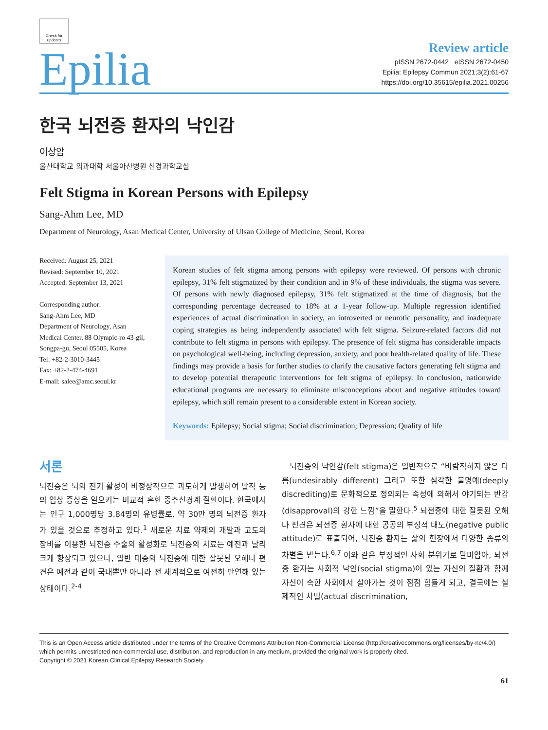Check for updates
Epilia
Review article
pISSN 2672-0442 eISSN 2672-0450
Epilia: Epilepsy Commun 2021;3(2):61-67
https://doi.org/10.35615/epilia.2021.00256
한국 뇌전증 환자의 낙인감
이상암
울산대학교 의과대학 서울아산병원 신경과학교실
Felt Stigma in Korean Persons with Epilepsy
Sang-Ahm Lee, MD
Department of Neurology, Asan Medical Center, University of Ulsan College of Medicine, Seoul, Korea
Received: August 25, 2021
Revised: September 10, 2021
Accepted: September 13, 2021
Corresponding author:
Sang-Ahm Lee, MD
Department of Neurology, Asan Medical Center, 88 Olympic-ro 43-gil, Songpa-gu, Seoul 05505, Korea
Tel: +82-2-3010-3445
Fax: +82-2-474-4691
E-mail: salee@amc.seoul.kr
Korean studies of felt stigma among persons with epilepsy were reviewed. Of persons with chronic epilepsy, 31% felt stigmatized by their condition and in 9% of these individuals, the stigma was severe. Of persons with newly diagnosed epilepsy, 31% felt stigmatized at the time of diagnosis, but the corresponding percentage decreased to 18% at a 1-year follow-up. Multiple regression identified experiences of actual discrimination in society, an introverted or neurotic personality, and inadequate coping strategies as being independently associated with felt stigma. Seizure-related factors did not contribute to felt stigma in persons with epilepsy. The presence of felt stigma has considerable impacts on psychological well-being, including depression, anxiety, and poor health-related quality of life. These findings may provide a basis for further studies to clarify the causative factors generating felt stigma and to develop potential therapeutic interventions for felt stigma of epilepsy. In conclusion, nationwide educational programs are necessary to eliminate misconceptions about and negative attitudes toward epilepsy, which still remain present to a considerable extent in Korean society.
Keywords: Epilepsy; Social stigma; Social discrimination; Depression; Quality of life
서론
뇌전증은 뇌의 전기 활성이 비정상적으로 과도하게 발생하여 발작 등의 임상 증상을 일으키는 비교적 흔한 중추신경계 질환이다. 한국에서는 인구 1,000명당 3.84명의 유병률로, 약 30만 명의 뇌전증 환자가 있을 것으로 추정하고 있다.<sup>1</sup> 새로운 치료 약제의 개발과 고도의 장비를 이용한 뇌전증 수술의 활성화로 뇌전증의 치료는 예전과 달리 크게 향상되고 있으나, 일반 대중의 뇌전증에 대한 잘못된 오해나 편견은 예전과 같이 국내뿐만 아니라 전 세계적으로 여전히 만연해 있는 상태이다.<sup>2-4</sup>
뇌전증의 낙인감(felt stigma)은 일반적으로 “바람직하지 않은 다름(undesirably different) 그리고 또한 심각한 불명예(deeply discrediting)로 문화적으로 정의되는 속성에 의해서 야기되는 반감(disapproval)의 강한 느낌”을 말한다.<sup>5</sup> 뇌전증에 대한 잘못된 오해나 편견은 뇌전증 환자에 대한 공공의 부정적 태도(negative public attitude)로 표출되어, 뇌전증 환자는 삶의 현장에서 다양한 종류의 차별을 받는다.<sup>6,7</sup> 이와 같은 부정적인 사회 분위기로 말미암아, 뇌전증 환자는 사회적 낙인(social stigma)이 있는 자신의 질환과 함께 자신이 속한 사회에서 살아가는 것이 점점 힘들게 되고, 결국에는 실제적인 차별(actual discrimination,
This is an Open Access article distributed under the terms of the Creative Commons Attribution Non-Commercial License (http://creativecommons.org/licenses/by-nc/4.0/) which permits unrestricted non-commercial use, distribution, and reproduction in any medium, provided the original work is properly cited.
Copyright © 2021 Korean Clinical Epilepsy Research Society
61